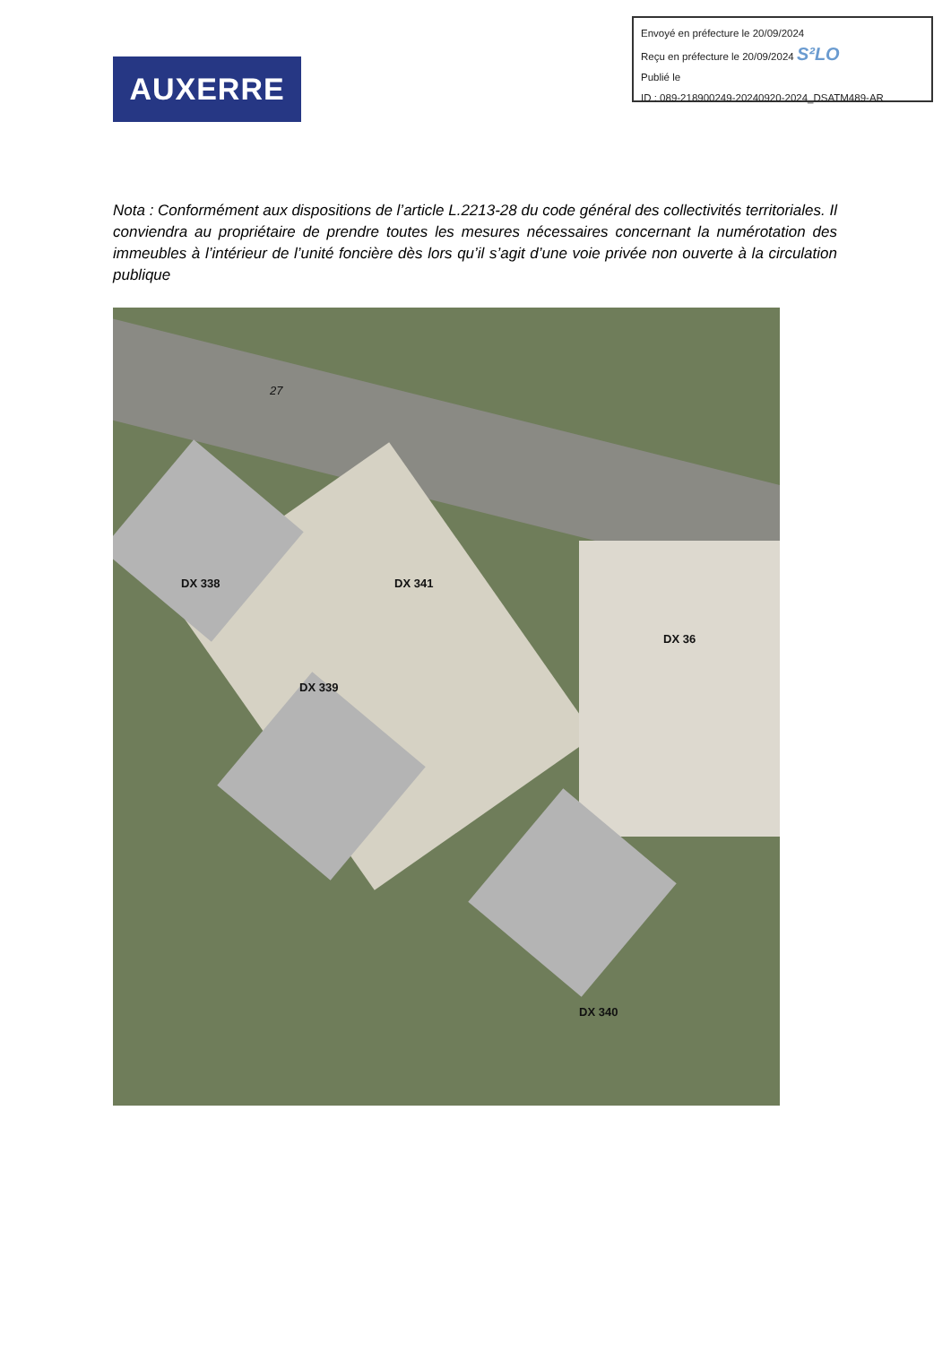Envoyé en préfecture le 20/09/2024
Reçu en préfecture le 20/09/2024 S²LO
Publié le
ID : 089-218900249-20240920-2024_DSATM489-AR
AUXERRE
Nota : Conformément aux dispositions de l’article L.2213-28 du code général des collectivités territoriales. Il conviendra au propriétaire de prendre toutes les mesures nécessaires concernant la numérotation des immeubles à l’intérieur de l’unité foncière dès lors qu’il s’agit d’une voie privée non ouverte à la circulation publique
DX 338 DX 341
DX 36
DX 339
DX 340
27